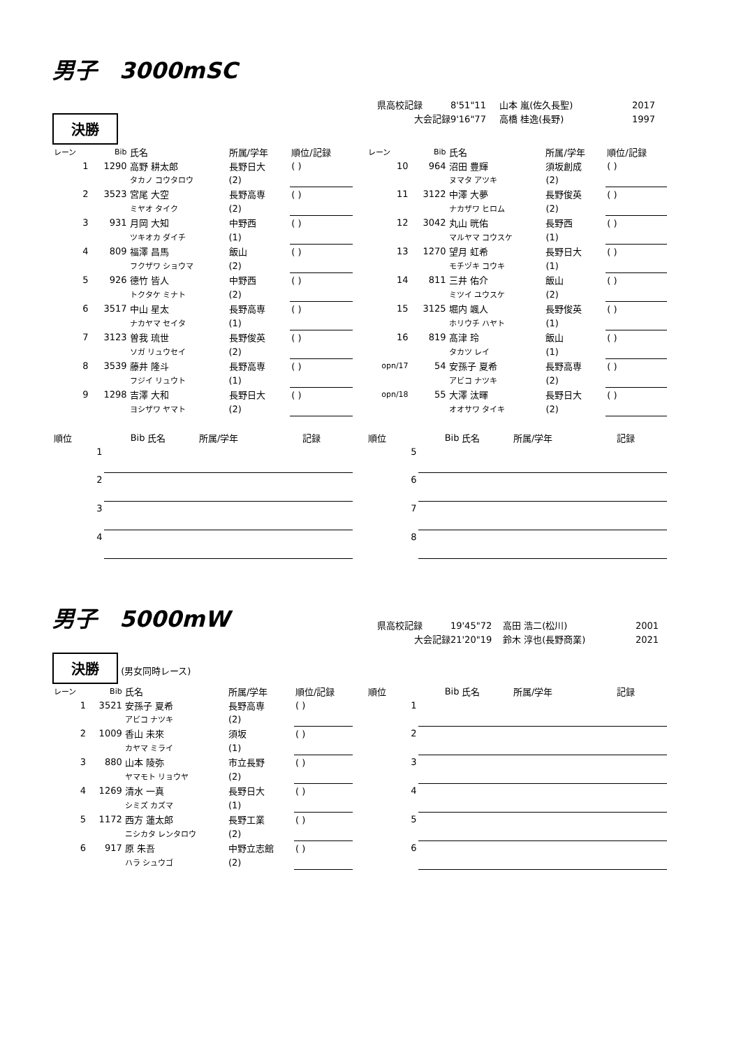男子　3000mSC
県高校記録 8'51"11 山本 嵐(佐久長聖) 2017
大会記録 9'16"77 高橋 桂逸(長野) 1997
決勝
| レーン | Bib | 氏名 | 所属/学年 | 順位/記録 |
| --- | --- | --- | --- | --- |
| 1 | 1290 | 高野 耕太郎 | 長野日大 | ( ) |
| | | タカノ コウタロウ | (2) | |
| 2 | 3523 | 宮尾 大空 | 長野高専 | ( ) |
| | | ミヤオ タイク | (2) | |
| 3 | 931 | 月岡 大知 | 中野西 | ( ) |
| | | ツキオカ ダイチ | (1) | |
| 4 | 809 | 福澤 昌馬 | 飯山 | ( ) |
| | | フクザワ ショウマ | (2) | |
| 5 | 926 | 德竹 皆人 | 中野西 | ( ) |
| | | トクタケ ミナト | (2) | |
| 6 | 3517 | 中山 星太 | 長野高専 | ( ) |
| | | ナカヤマ セイタ | (1) | |
| 7 | 3123 | 曽我 琉世 | 長野俊英 | ( ) |
| | | ソガ リュウセイ | (2) | |
| 8 | 3539 | 藤井 隆斗 | 長野高専 | ( ) |
| | | フジイ リュウト | (1) | |
| 9 | 1298 | 吉澤 大和 | 長野日大 | ( ) |
| | | ヨシザワ ヤマト | (2) | |
| レーン | Bib | 氏名 | 所属/学年 | 順位/記録 |
| --- | --- | --- | --- | --- |
| 10 | 964 | 沼田 豊輝 | 須坂創成 | ( ) |
| | | ヌマタ アツキ | (2) | |
| 11 | 3122 | 中澤 大夢 | 長野俊英 | ( ) |
| | | ナカザワ ヒロム | (2) | |
| 12 | 3042 | 丸山 晄佑 | 長野西 | ( ) |
| | | マルヤマ コウスケ | (1) | |
| 13 | 1270 | 望月 虹希 | 長野日大 | ( ) |
| | | モチヅキ コウキ | (1) | |
| 14 | 811 | 三井 佑介 | 飯山 | ( ) |
| | | ミツイ ユウスケ | (2) | |
| 15 | 3125 | 堀内 颯人 | 長野俊英 | ( ) |
| | | ホリウチ ハヤト | (1) | |
| 16 | 819 | 髙津 玲 | 飯山 | ( ) |
| | | タカツ レイ | (1) | |
| opn/17 | 54 | 安孫子 夏希 | 長野高専 | ( ) |
| | | アビコ ナツキ | (2) | |
| opn/18 | 55 | 大澤 汰暉 | 長野日大 | ( ) |
| | | オオサワ タイキ | (2) | |
| 順位 | Bib | 氏名 | 所属/学年 | 記録 |
| --- | --- | --- | --- | --- |
| 1 | | | | |
| 2 | | | | |
| 3 | | | | |
| 4 | | | | |
| 順位 | Bib | 氏名 | 所属/学年 | 記録 |
| --- | --- | --- | --- | --- |
| 5 | | | | |
| 6 | | | | |
| 7 | | | | |
| 8 | | | | |
男子　5000mW
県高校記録 19'45"72 高田 浩二(松川) 2001
大会記録 21'20"19 鈴木 淳也(長野商業) 2021
決勝 (男女同時レース)
| レーン | Bib | 氏名 | 所属/学年 | 順位/記録 |
| --- | --- | --- | --- | --- |
| 1 | 3521 | 安孫子 夏希 | 長野高専 | ( ) |
| | | アビコ ナツキ | (2) | |
| 2 | 1009 | 香山 未來 | 須坂 | ( ) |
| | | カヤマ ミライ | (1) | |
| 3 | 880 | 山本 陵弥 | 市立長野 | ( ) |
| | | ヤマモト リョウヤ | (2) | |
| 4 | 1269 | 清水 一真 | 長野日大 | ( ) |
| | | シミズ カズマ | (1) | |
| 5 | 1172 | 西方 蓮太郎 | 長野工業 | ( ) |
| | | ニシカタ レンタロウ | (2) | |
| 6 | 917 | 原 朱吾 | 中野立志館 | ( ) |
| | | ハラ シュウゴ | (2) | |
| 順位 | Bib | 氏名 | 所属/学年 | 記録 |
| --- | --- | --- | --- | --- |
| 1 | | | | |
| 2 | | | | |
| 3 | | | | |
| 4 | | | | |
| 5 | | | | |
| 6 | | | | |